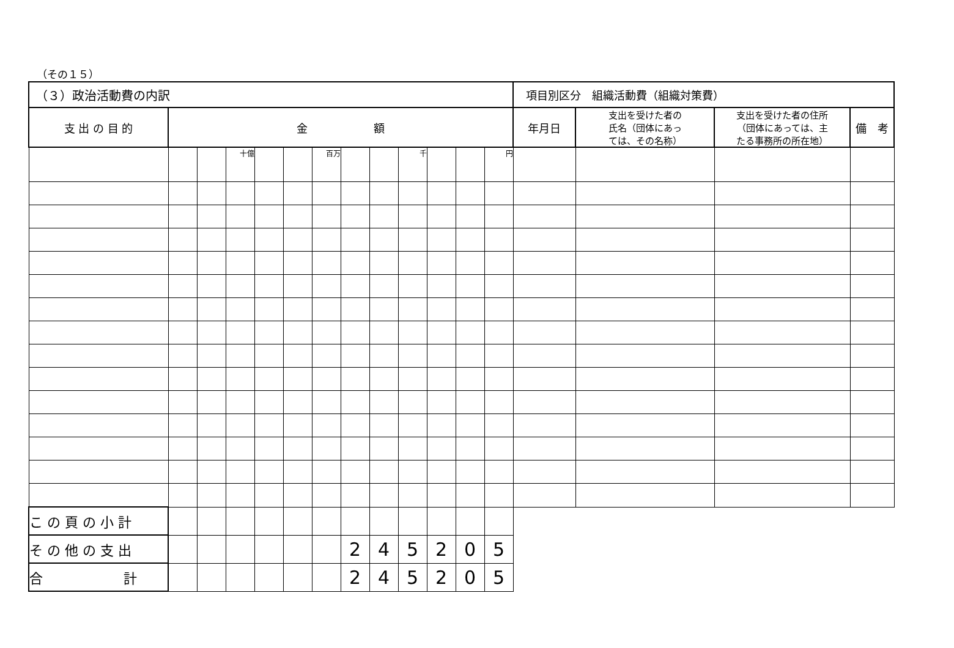（その１５）
| （３）政治活動費の内訳 | | | | | | | | | | | | | 項目別区分 組織活動費（組織対策費） | | | |
| 支 出 の 目 的 | 金 額 | | | | | | | | | | | | 年月日 | 支出を受けた者の 氏名（団体にあっ ては、その名称） | 支出を受けた者の住所 （団体にあっては、主 たる事務所の所在地） | 備 考 |
| | | | 十億 | | | 百万 | | | 千 | | | 円 | | | | |
| こ の 頁 の 小 計 | | | | | | | | | | | | | | | | |
| そ の 他 の 支 出 | | | | | | | 2 | 4 | 5 | 2 | 0 | 5 | | | | |
| 合 計 | | | | | | | 2 | 4 | 5 | 2 | 0 | 5 | | | | |